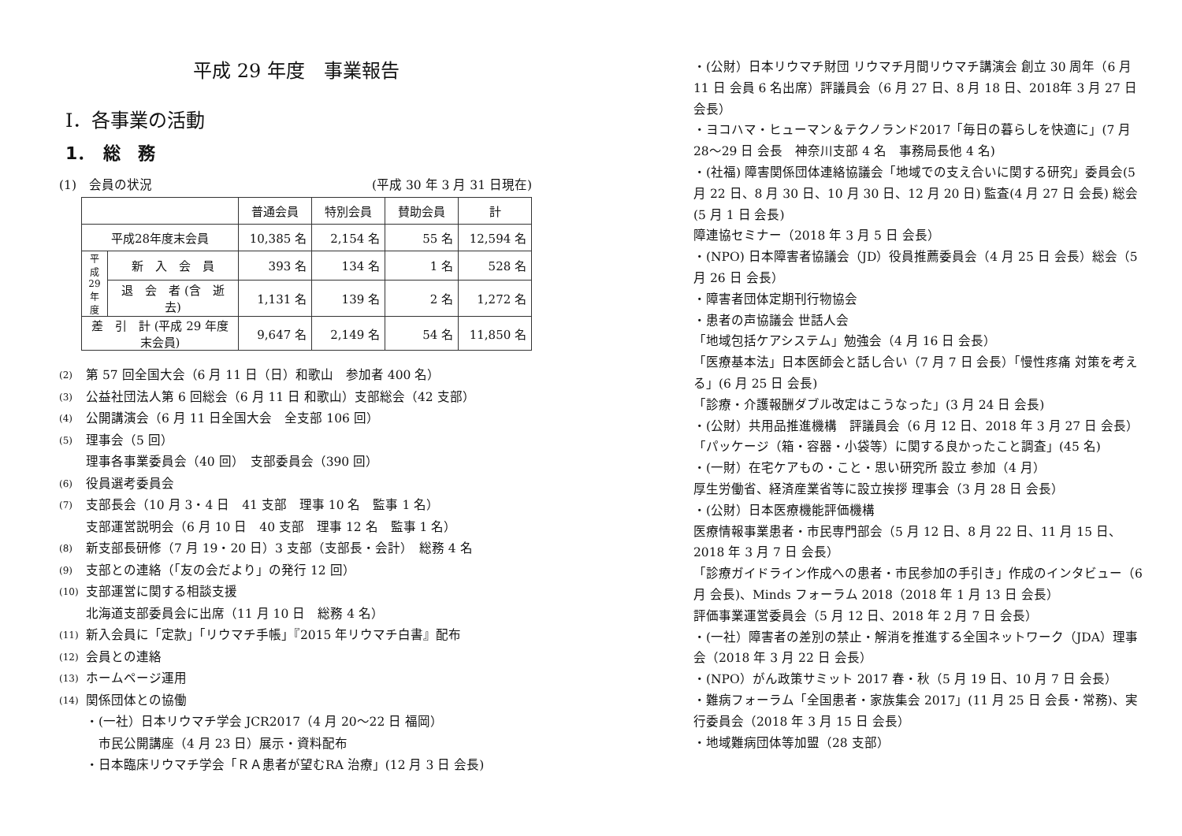平成 29 年度　事業報告
Ⅰ．各事業の活動
1．　総　務
(1)　会員の状況 (平成 30 年 3 月 31 日現在)
| | | 普通会員 | 特別会員 | 賛助会員 | 計 |
| --- | --- | --- | --- | --- | --- |
| 平成28年度末会員 | | 10,385 名 | 2,154 名 | 55 名 | 12,594 名 |
| 平成29年度 | 新 入 会 員 | 393 名 | 134 名 | 1 名 | 528 名 |
| | 退 会 者 (含 逝 去) | 1,131 名 | 139 名 | 2 名 | 1,272 名 |
| 差 引 計 (平成 29 年度末会員) | | 9,647 名 | 2,149 名 | 54 名 | 11,850 名 |
(2) 第 57 回全国大会（6 月 11 日（日）和歌山　参加者 400 名）
(3) 公益社団法人第 6 回総会（6 月 11 日 和歌山）支部総会（42 支部）
(4) 公開講演会（6 月 11 日全国大会　全支部 106 回）
(5) 理事会（5 回）
理事各事業委員会（40 回）　支部委員会（390 回）
(6) 役員選考委員会
(7) 支部長会（10 月 3・4 日　41 支部　理事 10 名　監事 1 名）
支部運営説明会（6 月 10 日　40 支部　理事 12 名　監事 1 名）
(8) 新支部長研修（7 月 19・20 日）3 支部（支部長・会計）　総務 4 名
(9) 支部との連絡（「友の会だより」の発行 12 回）
(10) 支部運営に関する相談支援
北海道支部委員会に出席（11 月 10 日　総務 4 名）
(11) 新入会員に「定款」「リウマチ手帳」『2015 年リウマチ白書』配布
(12) 会員との連絡
(13) ホームページ運用
(14) 関係団体との協働
・(一社）日本リウマチ学会 JCR2017（4 月 20〜22 日 福岡）
　市民公開講座（4 月 23 日）展示・資料配布
・日本臨床リウマチ学会「ＲＡ患者が望むRA 治療」(12 月 3 日 会長)
・(公財）日本リウマチ財団 リウマチ月間リウマチ講演会 創立 30 周年（6 月 11 日 会員 6 名出席）評議員会（6 月 27 日、8 月 18 日、2018年 3 月 27 日 会長）
・ヨコハマ・ヒューマン＆テクノランド2017「毎日の暮らしを快適に」(7 月 28〜29 日 会長　神奈川支部 4 名　事務局長他 4 名)
・(社福) 障害関係団体連絡協議会「地域での支え合いに関する研究」委員会(5 月 22 日、8 月 30 日、10 月 30 日、12 月 20 日) 監査(4 月 27 日 会長) 総会(5 月 1 日 会長)
障連協セミナー（2018 年 3 月 5 日 会長）
・(NPO) 日本障害者協議会（JD）役員推薦委員会（4 月 25 日 会長）総会（5 月 26 日 会長）
・障害者団体定期刊行物協会
・患者の声協議会 世話人会
「地域包括ケアシステム」勉強会（4 月 16 日 会長）
「医療基本法」日本医師会と話し合い（7 月 7 日 会長）「慢性疼痛 対策を考える」(6 月 25 日 会長)
「診療・介護報酬ダブル改定はこうなった」(3 月 24 日 会長)
・(公財）共用品推進機構　評議員会（6 月 12 日、2018 年 3 月 27 日 会長）
「パッケージ（箱・容器・小袋等）に関する良かったこと調査」(45 名)
・(一財）在宅ケアもの・こと・思い研究所 設立 参加（4 月）
厚生労働省、経済産業省等に設立挨拶 理事会（3 月 28 日 会長）
・(公財）日本医療機能評価機構
医療情報事業患者・市民専門部会（5 月 12 日、8 月 22 日、11 月 15 日、2018 年 3 月 7 日 会長）
「診療ガイドライン作成への患者・市民参加の手引き」作成のインタビュー（6 月 会長)、Minds フォーラム 2018（2018 年 1 月 13 日 会長）
評価事業運営委員会（5 月 12 日、2018 年 2 月 7 日 会長）
・(一社）障害者の差別の禁止・解消を推進する全国ネットワーク（JDA）理事会（2018 年 3 月 22 日 会長）
・(NPO）がん政策サミット 2017 春・秋（5 月 19 日、10 月 7 日 会長）
・難病フォーラム「全国患者・家族集会 2017」(11 月 25 日 会長・常務)、実行委員会（2018 年 3 月 15 日 会長）
・地域難病団体等加盟（28 支部）